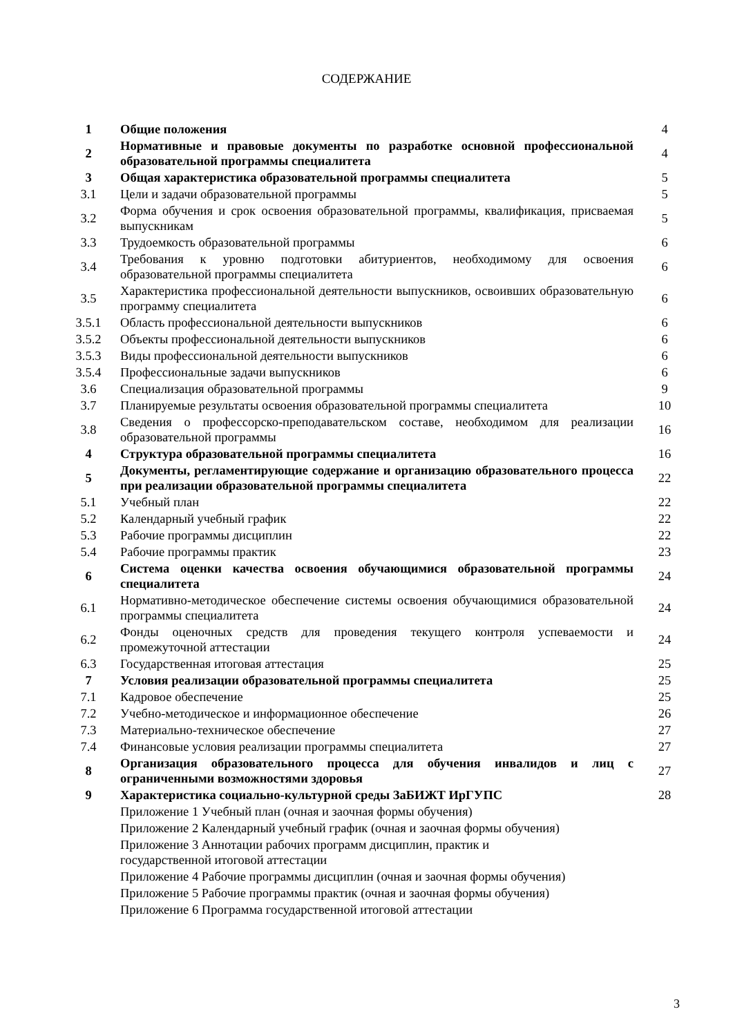СОДЕРЖАНИЕ
| 1 | Общие положения | 4 |
| 2 | Нормативные и правовые документы по разработке основной профессиональной образовательной программы специалитета | 4 |
| 3 | Общая характеристика образовательной программы специалитета | 5 |
| 3.1 | Цели и задачи образовательной программы | 5 |
| 3.2 | Форма обучения и срок освоения образовательной программы, квалификация, присваемая выпускникам | 5 |
| 3.3 | Трудоемкость образовательной программы | 6 |
| 3.4 | Требования к уровню подготовки абитуриентов, необходимому для освоения образовательной программы специалитета | 6 |
| 3.5 | Характеристика профессиональной деятельности выпускников, освоивших образовательную программу специалитета | 6 |
| 3.5.1 | Область профессиональной деятельности выпускников | 6 |
| 3.5.2 | Объекты профессиональной деятельности выпускников | 6 |
| 3.5.3 | Виды профессиональной деятельности выпускников | 6 |
| 3.5.4 | Профессиональные задачи выпускников | 6 |
| 3.6 | Специализация образовательной программы | 9 |
| 3.7 | Планируемые результаты освоения образовательной программы специалитета | 10 |
| 3.8 | Сведения о профессорско-преподавательском составе, необходимом для реализации образовательной программы | 16 |
| 4 | Структура образовательной программы специалитета | 16 |
| 5 | Документы, регламентирующие содержание и организацию образовательного процесса при реализации образовательной программы специалитета | 22 |
| 5.1 | Учебный план | 22 |
| 5.2 | Календарный учебный график | 22 |
| 5.3 | Рабочие программы дисциплин | 22 |
| 5.4 | Рабочие программы практик | 23 |
| 6 | Система оценки качества освоения обучающимися образовательной программы специалитета | 24 |
| 6.1 | Нормативно-методическое обеспечение системы освоения обучающимися образовательной программы специалитета | 24 |
| 6.2 | Фонды оценочных средств для проведения текущего контроля успеваемости и промежуточной аттестации | 24 |
| 6.3 | Государственная итоговая аттестация | 25 |
| 7 | Условия реализации образовательной программы специалитета | 25 |
| 7.1 | Кадровое обеспечение | 25 |
| 7.2 | Учебно-методическое и информационное обеспечение | 26 |
| 7.3 | Материально-техническое обеспечение | 27 |
| 7.4 | Финансовые условия реализации программы специалитета | 27 |
| 8 | Организация образовательного процесса для обучения инвалидов и лиц с ограниченными возможностями здоровья | 27 |
| 9 | Характеристика социально-культурной среды ЗаБИЖТ ИрГУПС | 28 |
| | Приложение 1 Учебный план (очная и заочная формы обучения) | |
| | Приложение 2 Календарный учебный график (очная и заочная формы обучения) | |
| | Приложение 3 Аннотации рабочих программ дисциплин, практик и государственной итоговой аттестации | |
| | Приложение 4 Рабочие программы дисциплин (очная и заочная формы обучения) | |
| | Приложение 5 Рабочие программы практик (очная и заочная формы обучения) | |
| | Приложение 6 Программа государственной итоговой аттестации | |
3